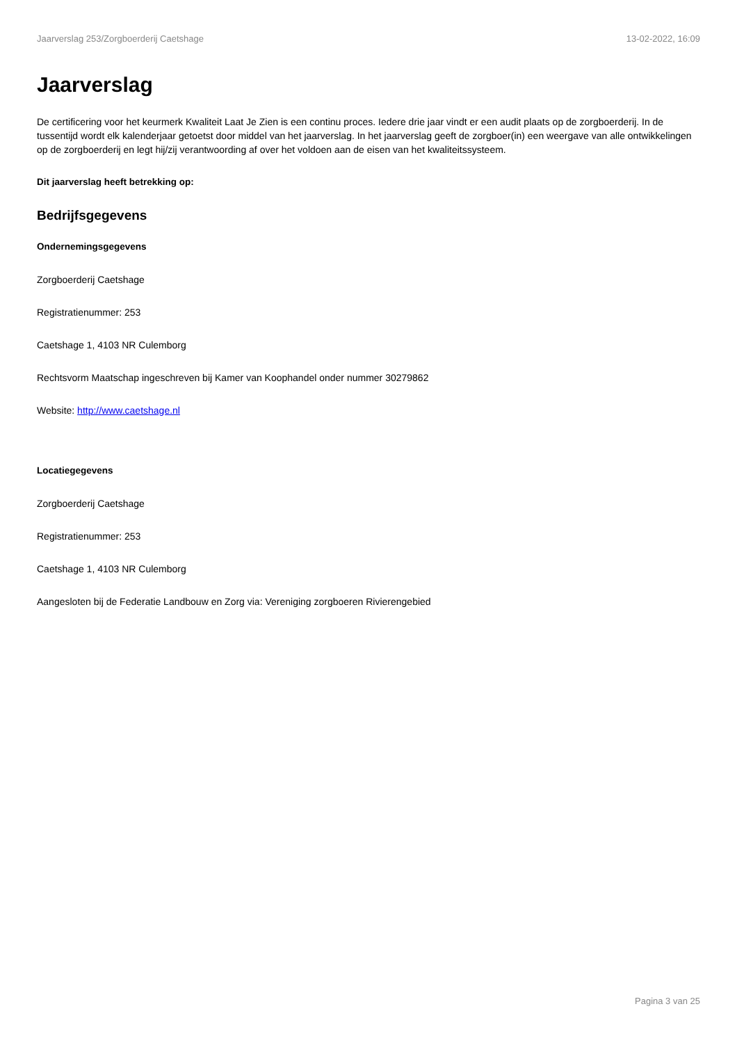Jaarverslag 253/Zorgboerderij Caetshage 13-02-2022, 16:09
Jaarverslag
De certificering voor het keurmerk Kwaliteit Laat Je Zien is een continu proces. Iedere drie jaar vindt er een audit plaats op de zorgboerderij. In de tussentijd wordt elk kalenderjaar getoetst door middel van het jaarverslag. In het jaarverslag geeft de zorgboer(in) een weergave van alle ontwikkelingen op de zorgboerderij en legt hij/zij verantwoording af over het voldoen aan de eisen van het kwaliteitssysteem.
Dit jaarverslag heeft betrekking op:
Bedrijfsgegevens
Ondernemingsgegevens
Zorgboerderij Caetshage
Registratienummer: 253
Caetshage 1, 4103 NR Culemborg
Rechtsvorm Maatschap ingeschreven bij Kamer van Koophandel onder nummer 30279862
Website: http://www.caetshage.nl
Locatiegegevens
Zorgboerderij Caetshage
Registratienummer: 253
Caetshage 1, 4103 NR Culemborg
Aangesloten bij de Federatie Landbouw en Zorg via: Vereniging zorgboeren Rivierengebied
Pagina 3 van 25